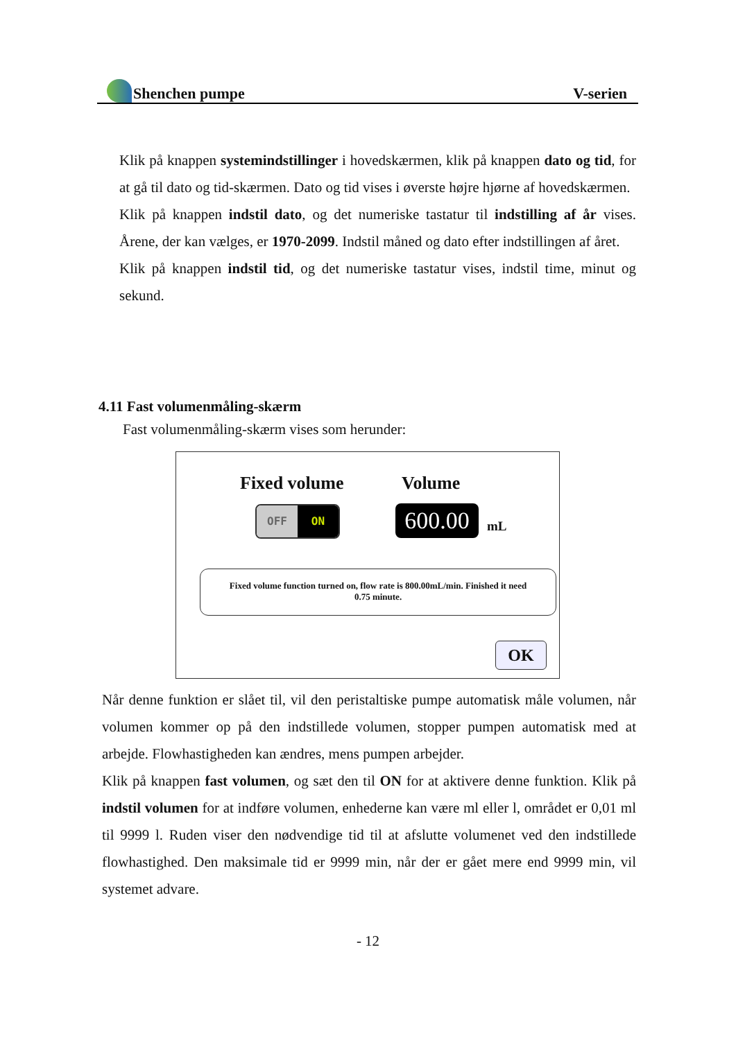Shenchen pumpe V-serien
Klik på knappen systemindstillinger i hovedskærmen, klik på knappen dato og tid, for at gå til dato og tid-skærmen. Dato og tid vises i øverste højre hjørne af hovedskærmen.
Klik på knappen indstil dato, og det numeriske tastatur til indstilling af år vises. Årene, der kan vælges, er 1970-2099. Indstil måned og dato efter indstillingen af året.
Klik på knappen indstil tid, og det numeriske tastatur vises, indstil time, minut og sekund.
4.11 Fast volumenmåling-skærm
Fast volumenmåling-skærm vises som herunder:
Fixed volume Volume
OFF ON
600.00
mL
Fixed volume function turned on, flow rate is 800.00mL/min. Finished it need
0.75 minute.
OK
Når denne funktion er slået til, vil den peristaltiske pumpe automatisk måle volumen, når volumen kommer op på den indstillede volumen, stopper pumpen automatisk med at arbejde. Flowhastigheden kan ændres, mens pumpen arbejder.
Klik på knappen fast volumen, og sæt den til ON for at aktivere denne funktion. Klik på indstil volumen for at indføre volumen, enhederne kan være ml eller l, området er 0,01 ml til 9999 l. Ruden viser den nødvendige tid til at afslutte volumenet ved den indstillede flowhastighed. Den maksimale tid er 9999 min, når der er gået mere end 9999 min, vil systemet advare.
- 12